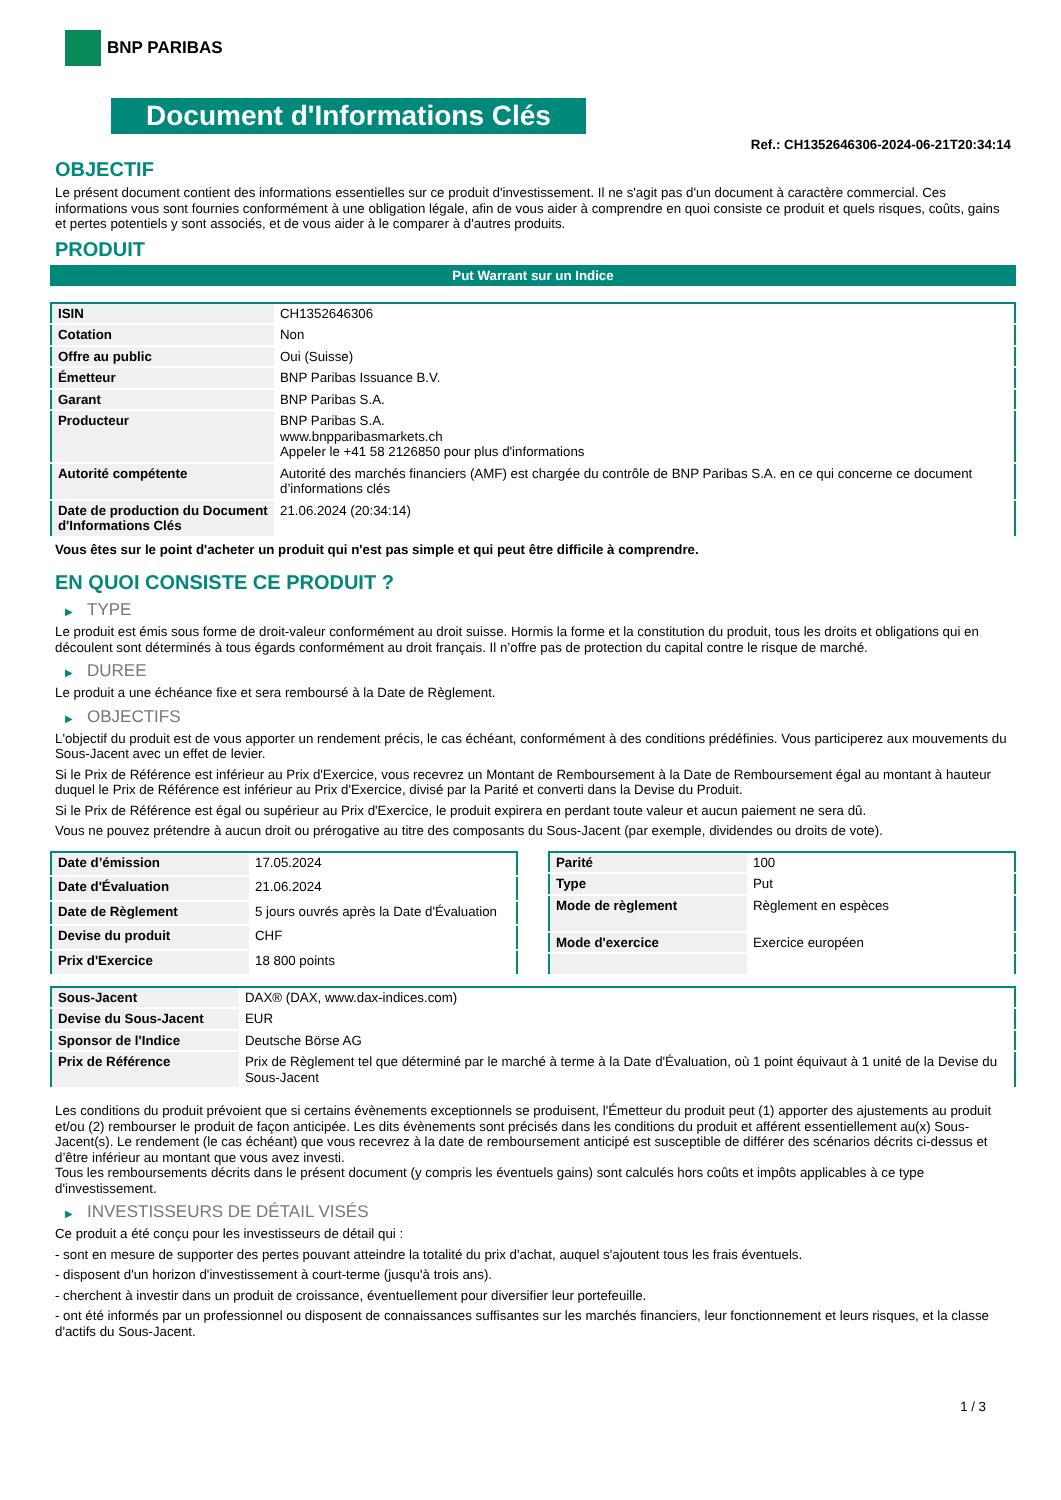BNP PARIBAS
Document d'Informations Clés
Ref.: CH1352646306-2024-06-21T20:34:14
OBJECTIF
Le présent document contient des informations essentielles sur ce produit d'investissement. Il ne s'agit pas d'un document à caractère commercial. Ces informations vous sont fournies conformément à une obligation légale, afin de vous aider à comprendre en quoi consiste ce produit et quels risques, coûts, gains et pertes potentiels y sont associés, et de vous aider à le comparer à d'autres produits.
PRODUIT
Put Warrant sur un Indice
| ISIN | CH1352646306 |
| Cotation | Non |
| Offre au public | Oui (Suisse) |
| Émetteur | BNP Paribas Issuance B.V. |
| Garant | BNP Paribas S.A. |
| Producteur | BNP Paribas S.A. www.bnpparibasmarkets.ch Appeler le +41 58 2126850 pour plus d'informations |
| Autorité compétente | Autorité des marchés financiers (AMF) est chargée du contrôle de BNP Paribas S.A. en ce qui concerne ce document d’informations clés |
| Date de production du Document d'Informations Clés | 21.06.2024 (20:34:14) |
Vous êtes sur le point d'acheter un produit qui n'est pas simple et qui peut être difficile à comprendre.
EN QUOI CONSISTE CE PRODUIT ?
▶ TYPE
Le produit est émis sous forme de droit-valeur conformément au droit suisse. Hormis la forme et la constitution du produit, tous les droits et obligations qui en découlent sont déterminés à tous égards conformément au droit français. Il n’offre pas de protection du capital contre le risque de marché.
▶ DUREE
Le produit a une échéance fixe et sera remboursé à la Date de Règlement.
▶ OBJECTIFS
L'objectif du produit est de vous apporter un rendement précis, le cas échéant, conformément à des conditions prédéfinies. Vous participerez aux mouvements du Sous-Jacent avec un effet de levier.
Si le Prix de Référence est inférieur au Prix d'Exercice, vous recevrez un Montant de Remboursement à la Date de Remboursement égal au montant à hauteur duquel le Prix de Référence est inférieur au Prix d'Exercice, divisé par la Parité et converti dans la Devise du Produit.
Si le Prix de Référence est égal ou supérieur au Prix d'Exercice, le produit expirera en perdant toute valeur et aucun paiement ne sera dû.
Vous ne pouvez prétendre à aucun droit ou prérogative au titre des composants du Sous-Jacent (par exemple, dividendes ou droits de vote).
| Date d’émission | 17.05.2024 |
| Date d'Évaluation | 21.06.2024 |
| Date de Règlement | 5 jours ouvrés après la Date d'Évaluation |
| Devise du produit | CHF |
| Prix d'Exercice | 18 800 points |
| Parité | 100 |
| Type | Put |
| Mode de règlement | Règlement en espèces |
| Mode d'exercice | Exercice européen |
| Sous-Jacent | DAX® (DAX, www.dax-indices.com) |
| Devise du Sous-Jacent | EUR |
| Sponsor de l'Indice | Deutsche Börse AG |
| Prix de Référence | Prix de Règlement tel que déterminé par le marché à terme à la Date d'Évaluation, où 1 point équivaut à 1 unité de la Devise du Sous-Jacent |
Les conditions du produit prévoient que si certains évènements exceptionnels se produisent, l'Émetteur du produit peut (1) apporter des ajustements au produit et/ou (2) rembourser le produit de façon anticipée. Les dits évènements sont précisés dans les conditions du produit et afférent essentiellement au(x) Sous-Jacent(s). Le rendement (le cas échéant) que vous recevrez à la date de remboursement anticipé est susceptible de différer des scénarios décrits ci-dessus et d’être inférieur au montant que vous avez investi.
Tous les remboursements décrits dans le présent document (y compris les éventuels gains) sont calculés hors coûts et impôts applicables à ce type d'investissement.
▶ INVESTISSEURS DE DÉTAIL VISÉS
Ce produit a été conçu pour les investisseurs de détail qui :
- sont en mesure de supporter des pertes pouvant atteindre la totalité du prix d'achat, auquel s'ajoutent tous les frais éventuels.
- disposent d'un horizon d'investissement à court-terme (jusqu'à trois ans).
- cherchent à investir dans un produit de croissance, éventuellement pour diversifier leur portefeuille.
- ont été informés par un professionnel ou disposent de connaissances suffisantes sur les marchés financiers, leur fonctionnement et leurs risques, et la classe d'actifs du Sous-Jacent.
1 / 3